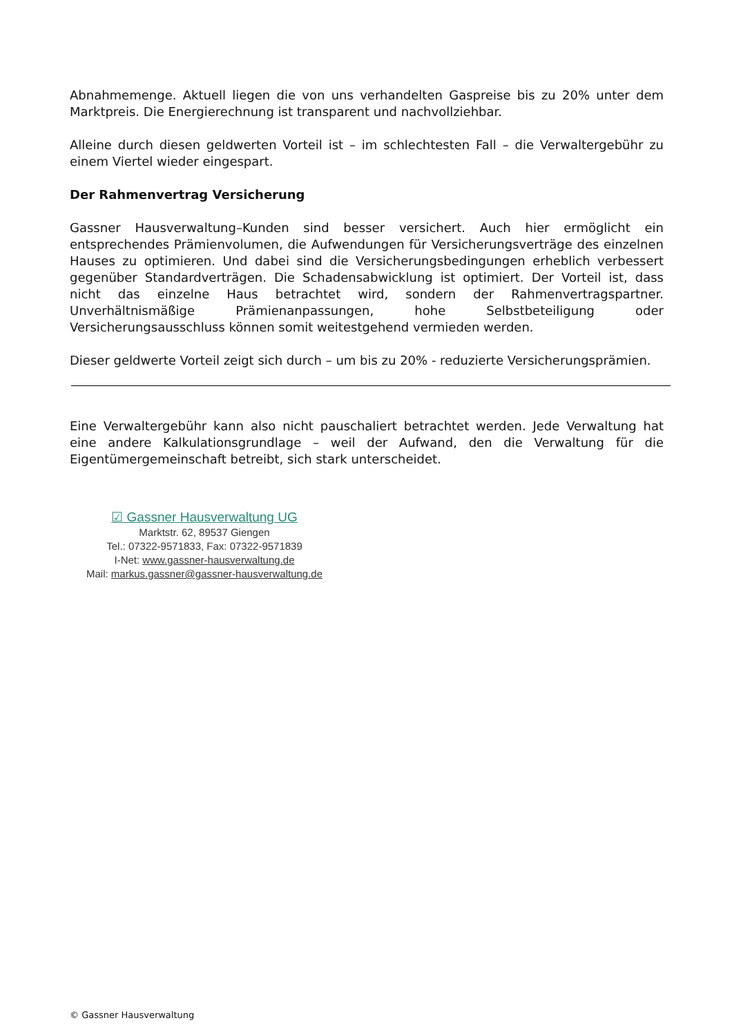Abnahmemenge. Aktuell liegen die von uns verhandelten Gaspreise bis zu 20% unter dem Marktpreis. Die Energierechnung ist transparent und nachvollziehbar.
Alleine durch diesen geldwerten Vorteil ist – im schlechtesten Fall – die Verwaltergebühr zu einem Viertel wieder eingespart.
Der Rahmenvertrag Versicherung
Gassner Hausverwaltung–Kunden sind besser versichert. Auch hier ermöglicht ein entsprechendes Prämienvolumen, die Aufwendungen für Versicherungsverträge des einzelnen Hauses zu optimieren. Und dabei sind die Versicherungsbedingungen erheblich verbessert gegenüber Standardverträgen. Die Schadensabwicklung ist optimiert. Der Vorteil ist, dass nicht das einzelne Haus betrachtet wird, sondern der Rahmenvertragspartner. Unverhältnismäßige Prämienanpassungen, hohe Selbstbeteiligung oder Versicherungsausschluss können somit weitestgehend vermieden werden.
Dieser geldwerte Vorteil zeigt sich durch – um bis zu 20% - reduzierte Versicherungsprämien.
Eine Verwaltergebühr kann also nicht pauschaliert betrachtet werden. Jede Verwaltung hat eine andere Kalkulationsgrundlage – weil der Aufwand, den die Verwaltung für die Eigentümergemeinschaft betreibt, sich stark unterscheidet.
☑ Gassner Hausverwaltung UG
Marktstr. 62, 89537 Giengen
Tel.: 07322-9571833, Fax: 07322-9571839
I-Net: www.gassner-hausverwaltung.de
Mail: markus.gassner@gassner-hausverwaltung.de
© Gassner Hausverwaltung